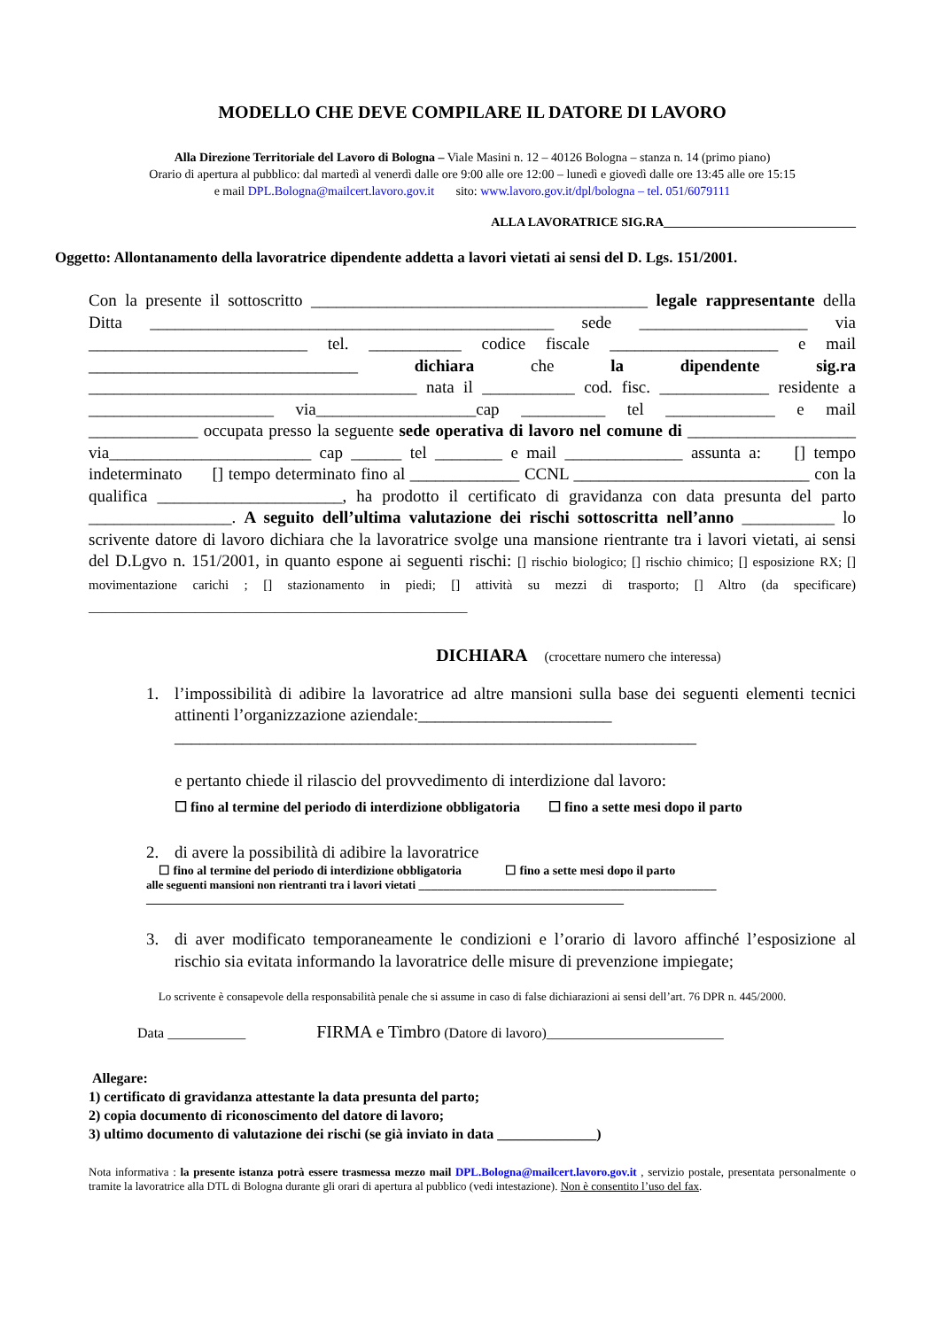MODELLO CHE DEVE COMPILARE IL DATORE DI LAVORO
Alla Direzione Territoriale del Lavoro di Bologna – Viale Masini n. 12 – 40126 Bologna – stanza n. 14 (primo piano)
Orario di apertura al pubblico: dal martedì al venerdì dalle ore 9:00 alle ore 12:00 – lunedì e giovedì dalle ore 13:45 alle ore 15:15
e mail DPL.Bologna@mailcert.lavoro.gov.it sito: www.lavoro.gov.it/dpl/bologna – tel. 051/6079111
ALLA LAVORATRICE SIG.RA_______________________________
Oggetto: Allontanamento della lavoratrice dipendente addetta a lavori vietati ai sensi del D. Lgs. 151/2001.
Con la presente il sottoscritto ________________________________________ legale rappresentante della Ditta ________________________________________________ sede ____________________ via __________________________ tel. ___________ codice fiscale ____________________ e mail ________________________________ dichiara che la dipendente sig.ra _______________________________________ nata il ___________ cod. fisc. _____________ residente a ______________________ via___________________cap __________ tel _____________ e mail _____________ occupata presso la seguente sede operativa di lavoro nel comune di ____________________ via________________________ cap ______ tel ________ e mail ______________ assunta a: [] tempo indeterminato [] tempo determinato fino al _____________ CCNL ____________________________ con la qualifica ______________________, ha prodotto il certificato di gravidanza con data presunta del parto _________________. A seguito dell’ultima valutazione dei rischi sottoscritta nell’anno ___________ lo scrivente datore di lavoro dichiara che la lavoratrice svolge una mansione rientrante tra i lavori vietati, ai sensi del D.Lgvo n. 151/2001, in quanto espone ai seguenti rischi: [] rischio biologico; [] rischio chimico; [] esposizione RX; [] movimentazione carichi ; [] stazionamento in piedi; [] attività su mezzi di trasporto; [] Altro (da specificare) _________________________________________________________
DICHIARA (crocettare numero che interessa)
1. l’impossibilità di adibire la lavoratrice ad altre mansioni sulla base dei seguenti elementi tecnici attinenti l’organizzazione aziendale:_______________________
______________________________________________________________
e pertanto chiede il rilascio del provvedimento di interdizione dal lavoro:
☐ fino al termine del periodo di interdizione obbligatoria ☐ fino a sette mesi dopo il parto
2. di avere la possibilità di adibire la lavoratrice
☐ fino al termine del periodo di interdizione obbligatoria ☐ fino a sette mesi dopo il parto
alle seguenti mansioni non rientranti tra i lavori vietati ________________________________________________
_____________________________________________________________________________
3. di aver modificato temporaneamente le condizioni e l’orario di lavoro affinché l’esposizione al rischio sia evitata informando la lavoratrice delle misure di prevenzione impiegate;
Lo scrivente è consapevole della responsabilità penale che si assume in caso di false dichiarazioni ai sensi dell’art. 76 DPR n. 445/2000.
Data ___________ FIRMA e Timbro (Datore di lavoro)_________________________
Allegare:
1) certificato di gravidanza attestante la data presunta del parto;
2) copia documento di riconoscimento del datore di lavoro;
3) ultimo documento di valutazione dei rischi (se già inviato in data ______________)
Nota informativa : la presente istanza potrà essere trasmessa mezzo mail DPL.Bologna@mailcert.lavoro.gov.it , servizio postale, presentata personalmente o tramite la lavoratrice alla DTL di Bologna durante gli orari di apertura al pubblico (vedi intestazione). Non è consentito l’uso del fax.